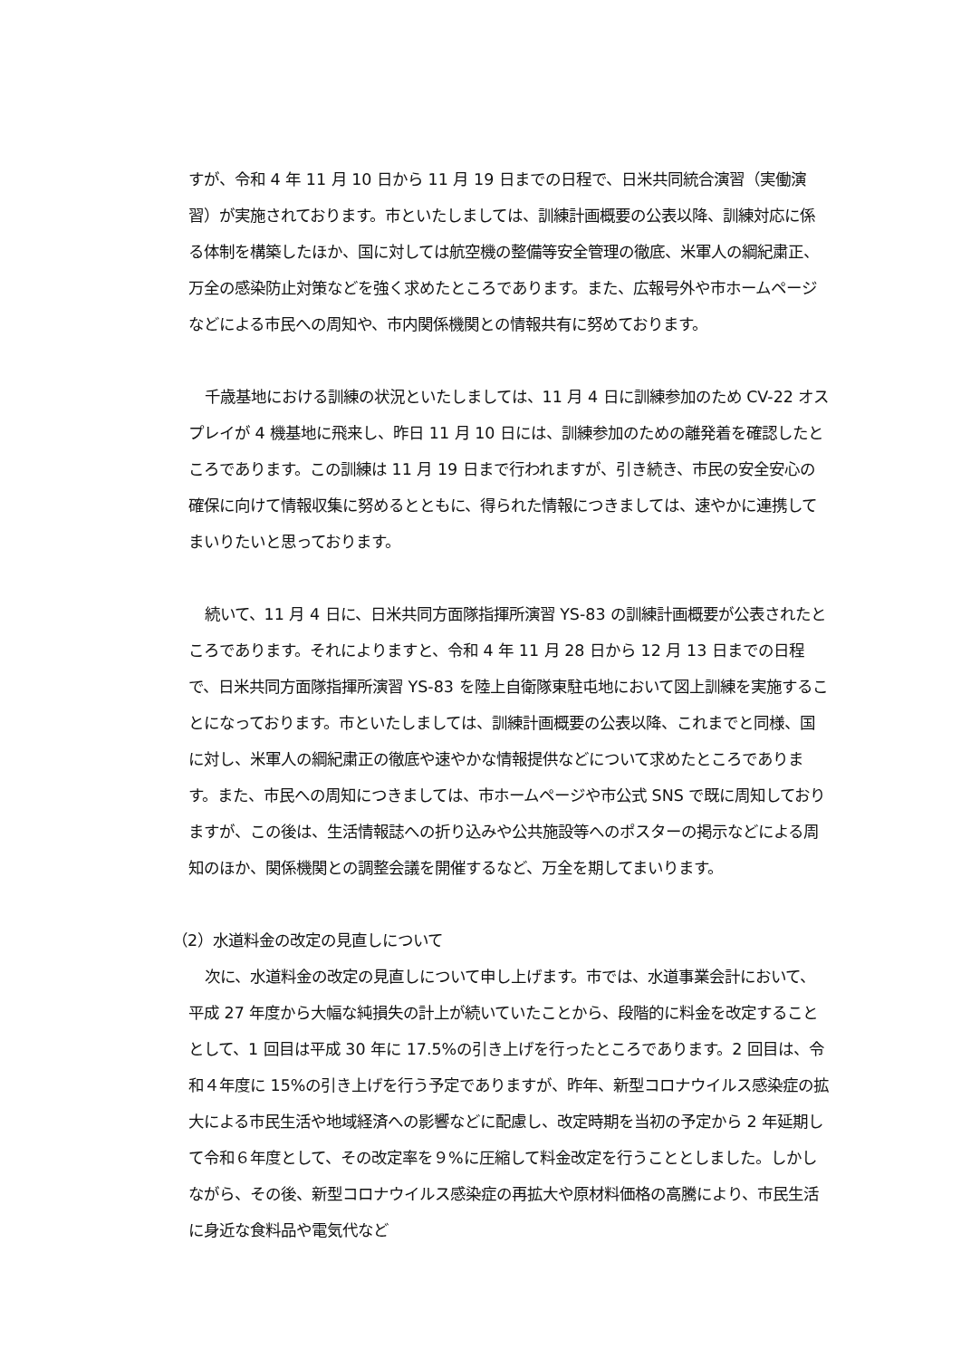すが、令和 4 年 11 月 10 日から 11 月 19 日までの日程で、日米共同統合演習（実働演習）が実施されております。市といたしましては、訓練計画概要の公表以降、訓練対応に係る体制を構築したほか、国に対しては航空機の整備等安全管理の徹底、米軍人の綱紀粛正、万全の感染防止対策などを強く求めたところであります。また、広報号外や市ホームページなどによる市民への周知や、市内関係機関との情報共有に努めております。
千歳基地における訓練の状況といたしましては、11 月 4 日に訓練参加のため CV-22 オスプレイが 4 機基地に飛来し、昨日 11 月 10 日には、訓練参加のための離発着を確認したところであります。この訓練は 11 月 19 日まで行われますが、引き続き、市民の安全安心の確保に向けて情報収集に努めるとともに、得られた情報につきましては、速やかに連携してまいりたいと思っております。
続いて、11 月 4 日に、日米共同方面隊指揮所演習 YS-83 の訓練計画概要が公表されたところであります。それによりますと、令和 4 年 11 月 28 日から 12 月 13 日までの日程で、日米共同方面隊指揮所演習 YS-83 を陸上自衛隊東駐屯地において図上訓練を実施することになっております。市といたしましては、訓練計画概要の公表以降、これまでと同様、国に対し、米軍人の綱紀粛正の徹底や速やかな情報提供などについて求めたところであります。また、市民への周知につきましては、市ホームページや市公式 SNS で既に周知しておりますが、この後は、生活情報誌への折り込みや公共施設等へのポスターの掲示などによる周知のほか、関係機関との調整会議を開催するなど、万全を期してまいります。
（2）水道料金の改定の見直しについて
次に、水道料金の改定の見直しについて申し上げます。市では、水道事業会計において、平成 27 年度から大幅な純損失の計上が続いていたことから、段階的に料金を改定することとして、1 回目は平成 30 年に 17.5%の引き上げを行ったところであります。2 回目は、令和４年度に 15%の引き上げを行う予定でありますが、昨年、新型コロナウイルス感染症の拡大による市民生活や地域経済への影響などに配慮し、改定時期を当初の予定から 2 年延期して令和６年度として、その改定率を９%に圧縮して料金改定を行うこととしました。しかしながら、その後、新型コロナウイルス感染症の再拡大や原材料価格の高騰により、市民生活に身近な食料品や電気代など